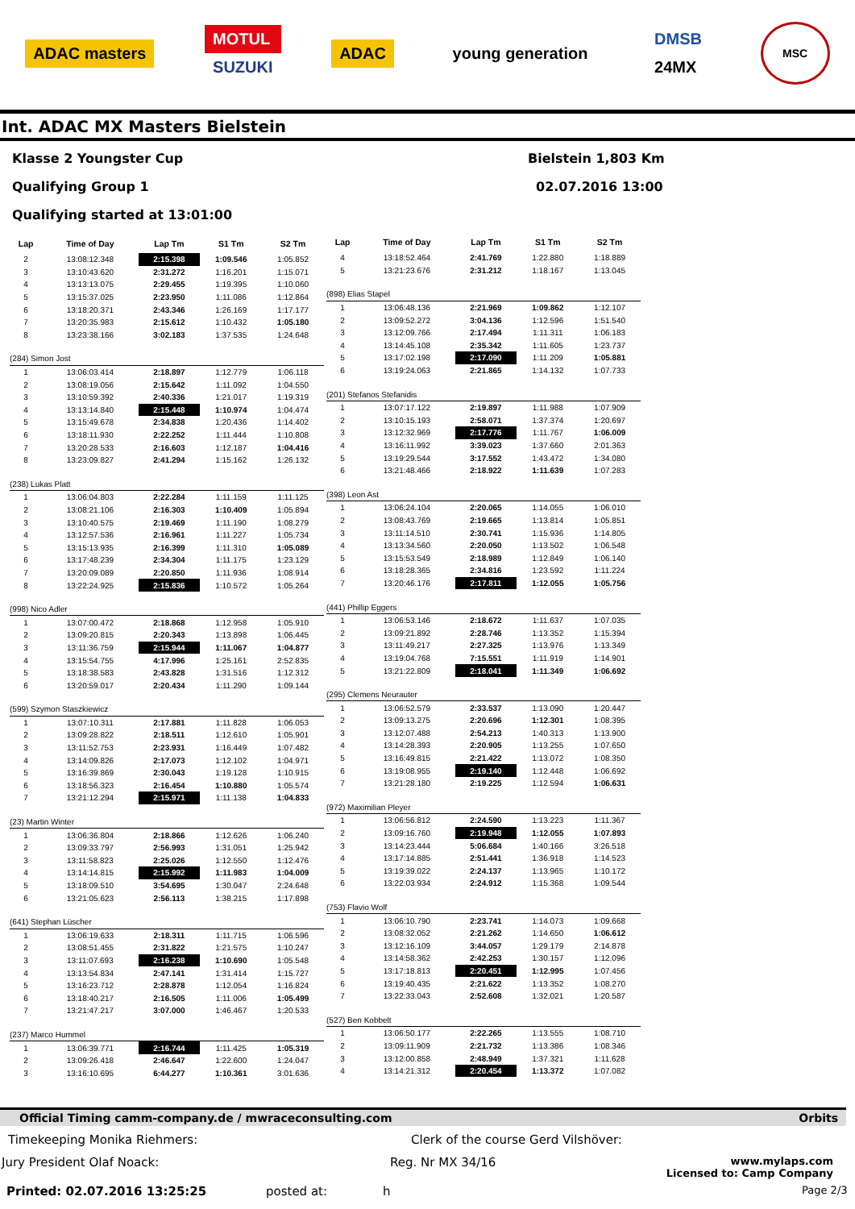ADAC masters
MOTUL
SUZUKI
ADAC young generation
DMSB
24MX
MSC
Int. ADAC MX Masters Bielstein
Klasse 2 Youngster Cup Bielstein 1,803 Km
Qualifying Group 1 02.07.2016 13:00
Qualifying started at 13:01:00
| Lap | Time of Day | Lap Tm | S1 Tm | S2 Tm |
| --- | --- | --- | --- | --- |
| 2 | 13:08:12.348 | 2:15.398 | 1:09.546 | 1:05.852 |
| 3 | 13:10:43.620 | 2:31.272 | 1:16.201 | 1:15.071 |
| 4 | 13:13:13.075 | 2:29.455 | 1:19.395 | 1:10.060 |
| 5 | 13:15:37.025 | 2:23.950 | 1:11.086 | 1:12.864 |
| 6 | 13:18:20.371 | 2:43.346 | 1:26.169 | 1:17.177 |
| 7 | 13:20:35.983 | 2:15.612 | 1:10.432 | 1:05.180 |
| 8 | 13:23:38.166 | 3:02.183 | 1:37.535 | 1:24.648 |
| (284) Simon Jost | | | | |
| 1 | 13:06:03.414 | 2:18.897 | 1:12.779 | 1:06.118 |
| 2 | 13:08:19.056 | 2:15.642 | 1:11.092 | 1:04.550 |
| 3 | 13:10:59.392 | 2:40.336 | 1:21.017 | 1:19.319 |
| 4 | 13:13:14.840 | 2:15.448 | 1:10.974 | 1:04.474 |
| 5 | 13:15:49.678 | 2:34.838 | 1:20.436 | 1:14.402 |
| 6 | 13:18:11.930 | 2:22.252 | 1:11.444 | 1:10.808 |
| 7 | 13:20:28.533 | 2:16.603 | 1:12.187 | 1:04.416 |
| 8 | 13:23:09.827 | 2:41.294 | 1:15.162 | 1:26.132 |
| (238) Lukas Platt | | | | |
| 1 | 13:06:04.803 | 2:22.284 | 1:11.159 | 1:11.125 |
| 2 | 13:08:21.106 | 2:16.303 | 1:10.409 | 1:05.894 |
| 3 | 13:10:40.575 | 2:19.469 | 1:11.190 | 1:08.279 |
| 4 | 13:12:57.536 | 2:16.961 | 1:11.227 | 1:05.734 |
| 5 | 13:15:13.935 | 2:16.399 | 1:11.310 | 1:05.089 |
| 6 | 13:17:48.239 | 2:34.304 | 1:11.175 | 1:23.129 |
| 7 | 13:20:09.089 | 2:20.850 | 1:11.936 | 1:08.914 |
| 8 | 13:22:24.925 | 2:15.836 | 1:10.572 | 1:05.264 |
| (998) Nico Adler | | | | |
| 1 | 13:07:00.472 | 2:18.868 | 1:12.958 | 1:05.910 |
| 2 | 13:09:20.815 | 2:20.343 | 1:13.898 | 1:06.445 |
| 3 | 13:11:36.759 | 2:15.944 | 1:11.067 | 1:04.877 |
| 4 | 13:15:54.755 | 4:17.996 | 1:25.161 | 2:52.835 |
| 5 | 13:18:38.583 | 2:43.828 | 1:31.516 | 1:12.312 |
| 6 | 13:20:59.017 | 2:20.434 | 1:11.290 | 1:09.144 |
| (599) Szymon Staszkiewicz | | | | |
| 1 | 13:07:10.311 | 2:17.881 | 1:11.828 | 1:06.053 |
| 2 | 13:09:28.822 | 2:18.511 | 1:12.610 | 1:05.901 |
| 3 | 13:11:52.753 | 2:23.931 | 1:16.449 | 1:07.482 |
| 4 | 13:14:09.826 | 2:17.073 | 1:12.102 | 1:04.971 |
| 5 | 13:16:39.869 | 2:30.043 | 1:19.128 | 1:10.915 |
| 6 | 13:18:56.323 | 2:16.454 | 1:10.880 | 1:05.574 |
| 7 | 13:21:12.294 | 2:15.971 | 1:11.138 | 1:04.833 |
| (23) Martin Winter | | | | |
| 1 | 13:06:36.804 | 2:18.866 | 1:12.626 | 1:06.240 |
| 2 | 13:09:33.797 | 2:56.993 | 1:31.051 | 1:25.942 |
| 3 | 13:11:58.823 | 2:25.026 | 1:12.550 | 1:12.476 |
| 4 | 13:14:14.815 | 2:15.992 | 1:11.983 | 1:04.009 |
| 5 | 13:18:09.510 | 3:54.695 | 1:30.047 | 2:24.648 |
| 6 | 13:21:05.623 | 2:56.113 | 1:38.215 | 1:17.898 |
| (641) Stephan Lüscher | | | | |
| 1 | 13:06:19.633 | 2:18.311 | 1:11.715 | 1:06.596 |
| 2 | 13:08:51.455 | 2:31.822 | 1:21.575 | 1:10.247 |
| 3 | 13:11:07.693 | 2:16.238 | 1:10.690 | 1:05.548 |
| 4 | 13:13:54.834 | 2:47.141 | 1:31.414 | 1:15.727 |
| 5 | 13:16:23.712 | 2:28.878 | 1:12.054 | 1:16.824 |
| 6 | 13:18:40.217 | 2:16.505 | 1:11.006 | 1:05.499 |
| 7 | 13:21:47.217 | 3:07.000 | 1:46.467 | 1:20.533 |
| (237) Marco Hummel | | | | |
| 1 | 13:06:39.771 | 2:16.744 | 1:11.425 | 1:05.319 |
| 2 | 13:09:26.418 | 2:46.647 | 1:22.600 | 1:24.047 |
| 3 | 13:16:10.695 | 6:44.277 | 1:10.361 | 3:01.636 |
| Lap | Time of Day | Lap Tm | S1 Tm | S2 Tm |
| --- | --- | --- | --- | --- |
| 4 | 13:18:52.464 | 2:41.769 | 1:22.880 | 1:18.889 |
| 5 | 13:21:23.676 | 2:31.212 | 1:18.167 | 1:13.045 |
| (898) Elias Stapel | | | | |
| 1 | 13:06:48.136 | 2:21.969 | 1:09.862 | 1:12.107 |
| 2 | 13:09:52.272 | 3:04.136 | 1:12.596 | 1:51.540 |
| 3 | 13:12:09.766 | 2:17.494 | 1:11.311 | 1:06.183 |
| 4 | 13:14:45.108 | 2:35.342 | 1:11.605 | 1:23.737 |
| 5 | 13:17:02.198 | 2:17.090 | 1:11.209 | 1:05.881 |
| 6 | 13:19:24.063 | 2:21.865 | 1:14.132 | 1:07.733 |
| (201) Stefanos Stefanidis | | | | |
| 1 | 13:07:17.122 | 2:19.897 | 1:11.988 | 1:07.909 |
| 2 | 13:10:15.193 | 2:58.071 | 1:37.374 | 1:20.697 |
| 3 | 13:12:32.969 | 2:17.776 | 1:11.767 | 1:06.009 |
| 4 | 13:16:11.992 | 3:39.023 | 1:37.660 | 2:01.363 |
| 5 | 13:19:29.544 | 3:17.552 | 1:43.472 | 1:34.080 |
| 6 | 13:21:48.466 | 2:18.922 | 1:11.639 | 1:07.283 |
| (398) Leon Ast | | | | |
| 1 | 13:06:24.104 | 2:20.065 | 1:14.055 | 1:06.010 |
| 2 | 13:08:43.769 | 2:19.665 | 1:13.814 | 1:05.851 |
| 3 | 13:11:14.510 | 2:30.741 | 1:15.936 | 1:14.805 |
| 4 | 13:13:34.560 | 2:20.050 | 1:13.502 | 1:06.548 |
| 5 | 13:15:53.549 | 2:18.989 | 1:12.849 | 1:06.140 |
| 6 | 13:18:28.365 | 2:34.816 | 1:23.592 | 1:11.224 |
| 7 | 13:20:46.176 | 2:17.811 | 1:12.055 | 1:05.756 |
| (441) Phillip Eggers | | | | |
| 1 | 13:06:53.146 | 2:18.672 | 1:11.637 | 1:07.035 |
| 2 | 13:09:21.892 | 2:28.746 | 1:13.352 | 1:15.394 |
| 3 | 13:11:49.217 | 2:27.325 | 1:13.976 | 1:13.349 |
| 4 | 13:19:04.768 | 7:15.551 | 1:11.919 | 1:14.901 |
| 5 | 13:21:22.809 | 2:18.041 | 1:11.349 | 1:06.692 |
| (295) Clemens Neurauter | | | | |
| 1 | 13:06:52.579 | 2:33.537 | 1:13.090 | 1:20.447 |
| 2 | 13:09:13.275 | 2:20.696 | 1:12.301 | 1:08.395 |
| 3 | 13:12:07.488 | 2:54.213 | 1:40.313 | 1:13.900 |
| 4 | 13:14:28.393 | 2:20.905 | 1:13.255 | 1:07.650 |
| 5 | 13:16:49.815 | 2:21.422 | 1:13.072 | 1:08.350 |
| 6 | 13:19:08.955 | 2:19.140 | 1:12.448 | 1:06.692 |
| 7 | 13:21:28.180 | 2:19.225 | 1:12.594 | 1:06.631 |
| (972) Maximilian Pleyer | | | | |
| 1 | 13:06:56.812 | 2:24.590 | 1:13.223 | 1:11.367 |
| 2 | 13:09:16.760 | 2:19.948 | 1:12.055 | 1:07.893 |
| 3 | 13:14:23.444 | 5:06.684 | 1:40.166 | 3:26.518 |
| 4 | 13:17:14.885 | 2:51.441 | 1:36.918 | 1:14.523 |
| 5 | 13:19:39.022 | 2:24.137 | 1:13.965 | 1:10.172 |
| 6 | 13:22:03.934 | 2:24.912 | 1:15.368 | 1:09.544 |
| (753) Flavio Wolf | | | | |
| 1 | 13:06:10.790 | 2:23.741 | 1:14.073 | 1:09.668 |
| 2 | 13:08:32.052 | 2:21.262 | 1:14.650 | 1:06.612 |
| 3 | 13:12:16.109 | 3:44.057 | 1:29.179 | 2:14.878 |
| 4 | 13:14:58.362 | 2:42.253 | 1:30.157 | 1:12.096 |
| 5 | 13:17:18.813 | 2:20.451 | 1:12.995 | 1:07.456 |
| 6 | 13:19:40.435 | 2:21.622 | 1:13.352 | 1:08.270 |
| 7 | 13:22:33.043 | 2:52.608 | 1:32.021 | 1:20.587 |
| (527) Ben Kobbelt | | | | |
| 1 | 13:06:50.177 | 2:22.265 | 1:13.555 | 1:08.710 |
| 2 | 13:09:11.909 | 2:21.732 | 1:13.386 | 1:08.346 |
| 3 | 13:12:00.858 | 2:48.949 | 1:37.321 | 1:11.628 |
| 4 | 13:14:21.312 | 2:20.454 | 1:13.372 | 1:07.082 |
Official Timing camm-company.de / mwraceconsulting.com Orbits
Timekeeping Monika Riehmers: Clerk of the course Gerd Vilshöver:
Jury President Olaf Noack: Reg. Nr MX 34/16 www.mylaps.com
Licensed to: Camp Company
Printed: 02.07.2016 13:25:25 posted at: h Page 2/3